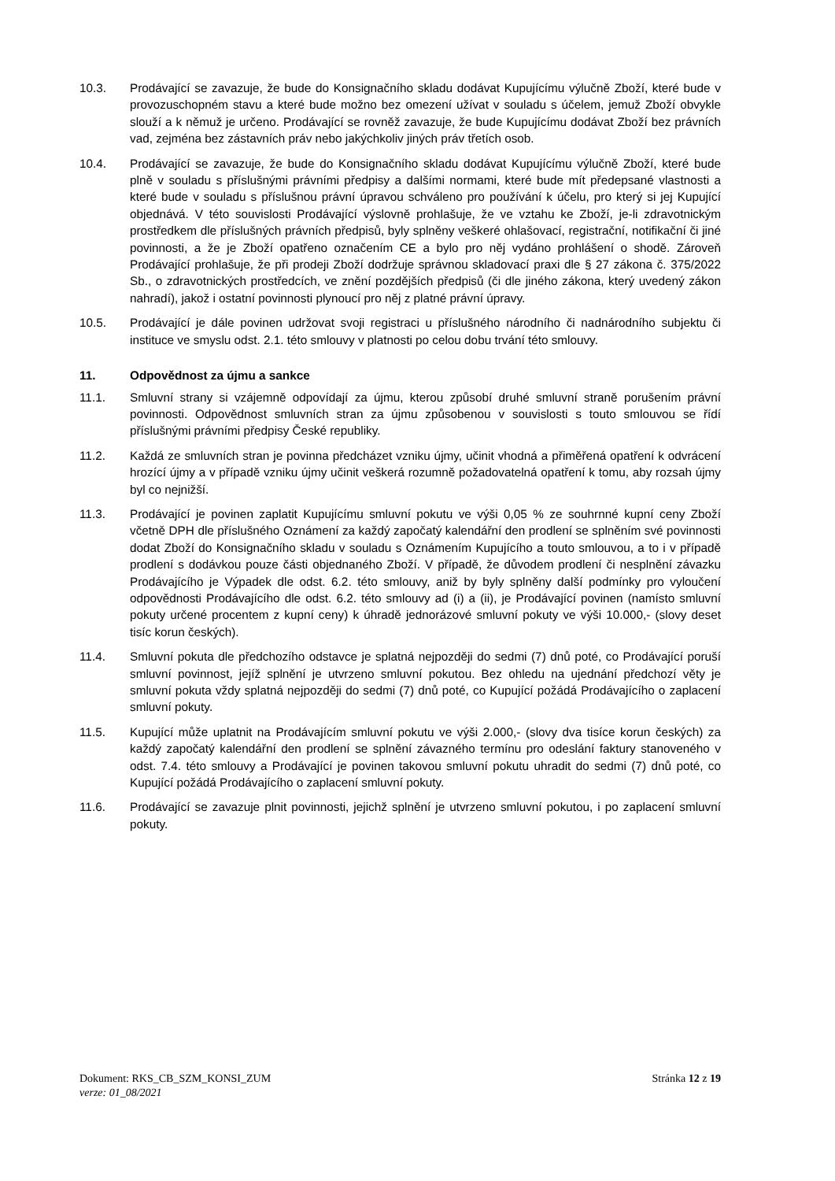10.3. Prodávající se zavazuje, že bude do Konsignačního skladu dodávat Kupujícímu výlučně Zboží, které bude v provozuschopném stavu a které bude možno bez omezení užívat v souladu s účelem, jemuž Zboží obvykle slouží a k němuž je určeno. Prodávající se rovněž zavazuje, že bude Kupujícímu dodávat Zboží bez právních vad, zejména bez zástavních práv nebo jakýchkoliv jiných práv třetích osob.
10.4. Prodávající se zavazuje, že bude do Konsignačního skladu dodávat Kupujícímu výlučně Zboží, které bude plně v souladu s příslušnými právními předpisy a dalšími normami, které bude mít předepsané vlastnosti a které bude v souladu s příslušnou právní úpravou schváleno pro používání k účelu, pro který si jej Kupující objednává. V této souvislosti Prodávající výslovně prohlašuje, že ve vztahu ke Zboží, je-li zdravotnickým prostředkem dle příslušných právních předpisů, byly splněny veškeré ohlašovací, registrační, notifikační či jiné povinnosti, a že je Zboží opatřeno označením CE a bylo pro něj vydáno prohlášení o shodě. Zároveň Prodávající prohlašuje, že při prodeji Zboží dodržuje správnou skladovací praxi dle § 27 zákona č. 375/2022 Sb., o zdravotnických prostředcích, ve znění pozdějších předpisů (či dle jiného zákona, který uvedený zákon nahradí), jakož i ostatní povinnosti plynoucí pro něj z platné právní úpravy.
10.5. Prodávající je dále povinen udržovat svoji registraci u příslušného národního či nadnárodního subjektu či instituce ve smyslu odst. 2.1. této smlouvy v platnosti po celou dobu trvání této smlouvy.
11. Odpovědnost za újmu a sankce
11.1. Smluvní strany si vzájemně odpovídají za újmu, kterou způsobí druhé smluvní straně porušením právní povinnosti. Odpovědnost smluvních stran za újmu způsobenou v souvislosti s touto smlouvou se řídí příslušnými právními předpisy České republiky.
11.2. Každá ze smluvních stran je povinna předcházet vzniku újmy, učinit vhodná a přiměřená opatření k odvrácení hrozící újmy a v případě vzniku újmy učinit veškerá rozumně požadovatelná opatření k tomu, aby rozsah újmy byl co nejnižší.
11.3. Prodávající je povinen zaplatit Kupujícímu smluvní pokutu ve výši 0,05 % ze souhrnné kupní ceny Zboží včetně DPH dle příslušného Oznámení za každý započatý kalendářní den prodlení se splněním své povinnosti dodat Zboží do Konsignačního skladu v souladu s Oznámením Kupujícího a touto smlouvou, a to i v případě prodlení s dodávkou pouze části objednaného Zboží. V případě, že důvodem prodlení či nesplnění závazku Prodávajícího je Výpadek dle odst. 6.2. této smlouvy, aniž by byly splněny další podmínky pro vyloučení odpovědnosti Prodávajícího dle odst. 6.2. této smlouvy ad (i) a (ii), je Prodávající povinen (namísto smluvní pokuty určené procentem z kupní ceny) k úhradě jednorázové smluvní pokuty ve výši 10.000,- (slovy deset tisíc korun českých).
11.4. Smluvní pokuta dle předchozího odstavce je splatná nejpozději do sedmi (7) dnů poté, co Prodávající poruší smluvní povinnost, jejíž splnění je utvrzeno smluvní pokutou. Bez ohledu na ujednání předchozí věty je smluvní pokuta vždy splatná nejpozději do sedmi (7) dnů poté, co Kupující požádá Prodávajícího o zaplacení smluvní pokuty.
11.5. Kupující může uplatnit na Prodávajícím smluvní pokutu ve výši 2.000,- (slovy dva tisíce korun českých) za každý započatý kalendářní den prodlení se splnění závazného termínu pro odeslání faktury stanoveného v odst. 7.4. této smlouvy a Prodávající je povinen takovou smluvní pokutu uhradit do sedmi (7) dnů poté, co Kupující požádá Prodávajícího o zaplacení smluvní pokuty.
11.6. Prodávající se zavazuje plnit povinnosti, jejichž splnění je utvrzeno smluvní pokutou, i po zaplacení smluvní pokuty.
Dokument: RKS_CB_SZM_KONSI_ZUM
verze: 01_08/2021
Stránka 12 z 19